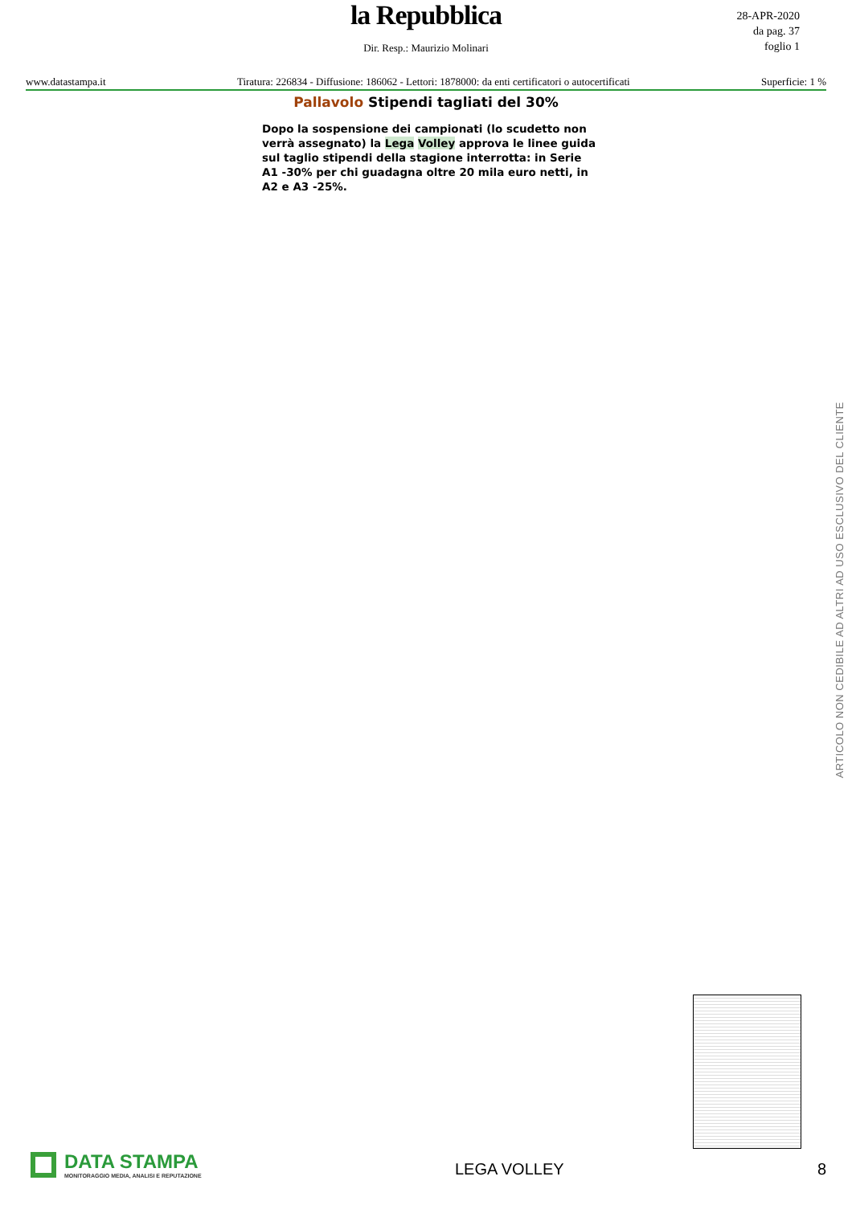la Repubblica
Dir. Resp.: Maurizio Molinari
28-APR-2020
da pag. 37
foglio 1
www.datastampa.it Tiratura: 226834 - Diffusione: 186062 - Lettori: 1878000: da enti certificatori o autocertificati Superficie: 1 %
Pallavolo Stipendi tagliati del 30%
Dopo la sospensione dei campionati (lo scudetto non verrà assegnato) la Lega Volley approva le linee guida sul taglio stipendi della stagione interrotta: in Serie A1 -30% per chi guadagna oltre 20 mila euro netti, in A2 e A3 -25%.
ARTICOLO NON CEDIBILE AD ALTRI AD USO ESCLUSIVO DEL CLIENTE
DATA STAMPA
MONITORAGGIO MEDIA, ANALISI E REPUTAZIONE
LEGA VOLLEY
8